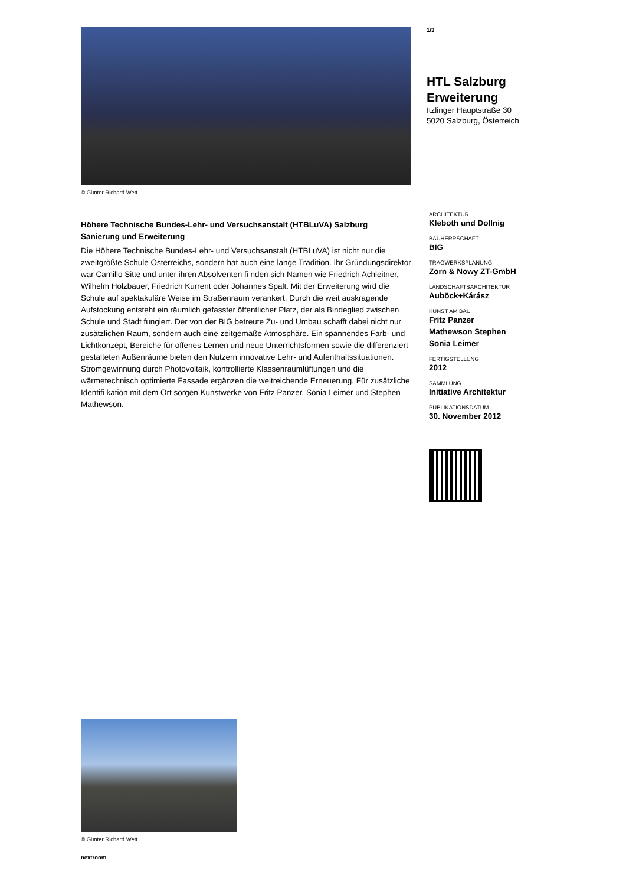© Günter Richard Wett
Höhere Technische Bundes-Lehr- und Versuchsanstalt (HTBLuVA) Salzburg
Sanierung und Erweiterung
Die Höhere Technische Bundes-Lehr- und Versuchsanstalt (HTBLuVA) ist nicht nur die zweitgrößte Schule Österreichs, sondern hat auch eine lange Tradition. Ihr Gründungsdirektor war Camillo Sitte und unter ihren Absolventen fi nden sich Namen wie Friedrich Achleitner, Wilhelm Holzbauer, Friedrich Kurrent oder Johannes Spalt. Mit der Erweiterung wird die Schule auf spektakuläre Weise im Straßenraum verankert: Durch die weit auskragende Aufstockung entsteht ein räumlich gefasster öffentlicher Platz, der als Bindeglied zwischen Schule und Stadt fungiert. Der von der BIG betreute Zu- und Umbau schafft dabei nicht nur zusätzlichen Raum, sondern auch eine zeitgemäße Atmosphäre. Ein spannendes Farb- und Lichtkonzept, Bereiche für offenes Lernen und neue Unterrichtsformen sowie die differenziert gestalteten Außenräume bieten den Nutzern innovative Lehr- und Aufenthaltssituationen. Stromgewinnung durch Photovoltaik, kontrollierte Klassenraumlüftungen und die wärmetechnisch optimierte Fassade ergänzen die weitreichende Erneuerung. Für zusätzliche Identifi kation mit dem Ort sorgen Kunstwerke von Fritz Panzer, Sonia Leimer und Stephen Mathewson.
© Günter Richard Wett
nextroom
1/3
HTL Salzburg
Erweiterung
Itzlinger Hauptstraße 30
5020 Salzburg, Österreich
ARCHITEKTUR
Kleboth und Dollnig
BAUHERRSCHAFT
BIG
TRAGWERKSPLANUNG
Zorn & Nowy ZT-GmbH
LANDSCHAFTSARCHITEKTUR
Auböck+Kárász
KUNST AM BAU
Fritz Panzer
Mathewson Stephen
Sonia Leimer
FERTIGSTELLUNG
2012
SAMMLUNG
Initiative Architektur
PUBLIKATIONSDATUM
30. November 2012